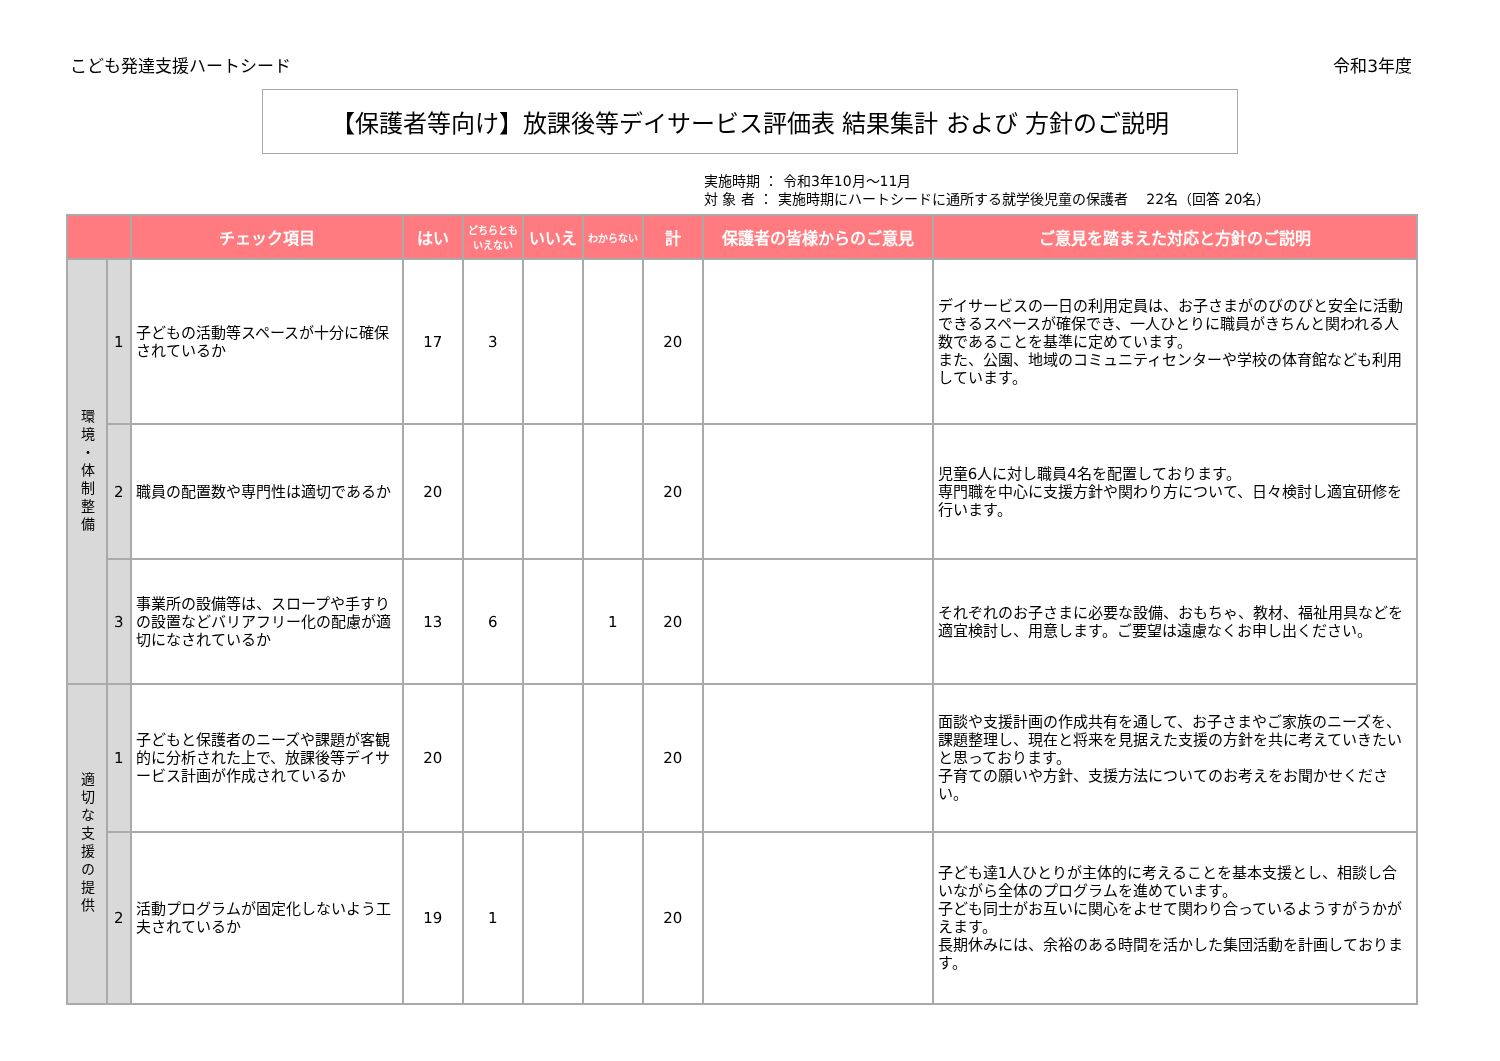こども発達支援ハートシード 令和3年度
【保護者等向け】放課後等デイサービス評価表 結果集計 および 方針のご説明
実施時期 ： 令和3年10月～11月
対 象 者 ： 実施時期にハートシードに通所する就学後児童の保護者　 22名（回答 20名）
| | | チェック項目 | はい | どちらとも いえない | いいえ | わからない | 計 | 保護者の皆様からのご意見 | ご意見を踏まえた対応と方針のご説明 |
| --- | --- | --- | --- | --- | --- | --- | --- | --- | --- |
| 環境・体制整備 | 1 | 子どもの活動等スペースが十分に確保されているか | 17 | 3 | | | 20 | | デイサービスの一日の利用定員は、お子さまがのびのびと安全に活動できるスペースが確保でき、一人ひとりに職員がきちんと関われる人数であることを基準に定めています。 また、公園、地域のコミュニティセンターや学校の体育館なども利用しています。 |
| | 2 | 職員の配置数や専門性は適切であるか | 20 | | | | 20 | | 児童6人に対し職員4名を配置しております。 専門職を中心に支援方針や関わり方について、日々検討し適宜研修を行います。 |
| | 3 | 事業所の設備等は、スロープや手すりの設置などバリアフリー化の配慮が適切になされているか | 13 | 6 | | 1 | 20 | | それぞれのお子さまに必要な設備、おもちゃ、教材、福祉用具などを適宜検討し、用意します。ご要望は遠慮なくお申し出ください。 |
| 適切な支援の提供 | 1 | 子どもと保護者のニーズや課題が客観的に分析された上で、放課後等デイサービス計画が作成されているか | 20 | | | | 20 | | 面談や支援計画の作成共有を通して、お子さまやご家族のニーズを、課題整理し、現在と将来を見据えた支援の方針を共に考えていきたいと思っております。 子育ての願いや方針、支援方法についてのお考えをお聞かせください。 |
| | 2 | 活動プログラムが固定化しないよう工夫されているか | 19 | 1 | | | 20 | | 子ども達1人ひとりが主体的に考えることを基本支援とし、相談し合いながら全体のプログラムを進めています。 子ども同士がお互いに関心をよせて関わり合っているようすがうかがえます。 長期休みには、余裕のある時間を活かした集団活動を計画しております。 |